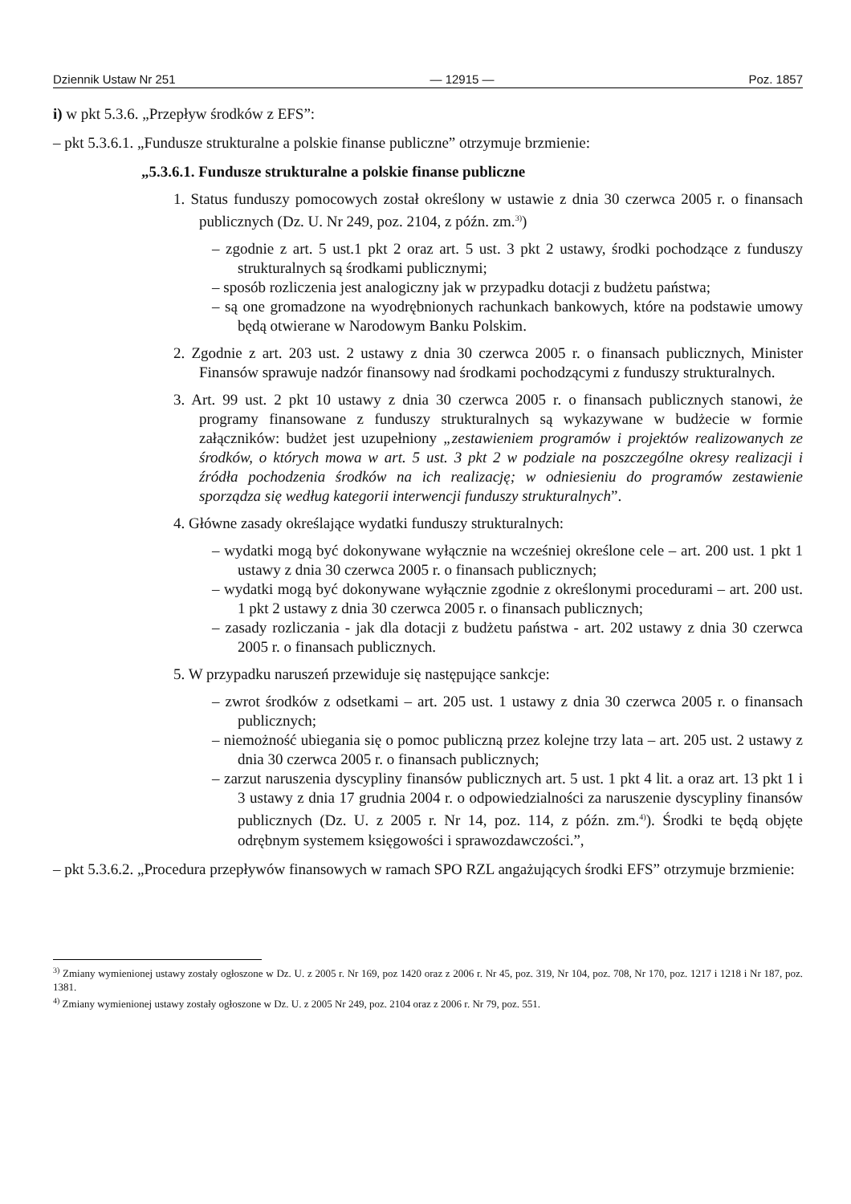Dziennik Ustaw Nr 251 — 12915 — Poz. 1857
i) w pkt 5.3.6. „Przepływ środków z EFS”:
– pkt 5.3.6.1. „Fundusze strukturalne a polskie finanse publiczne” otrzymuje brzmienie:
„5.3.6.1. Fundusze strukturalne a polskie finanse publiczne
1. Status funduszy pomocowych został określony w ustawie z dnia 30 czerwca 2005 r. o finansach publicznych (Dz. U. Nr 249, poz. 2104, z późn. zm.<sup>3)</sup>)
– zgodnie z art. 5 ust.1 pkt 2 oraz art. 5 ust. 3 pkt 2 ustawy, środki pochodzące z funduszy strukturalnych są środkami publicznymi;
– sposób rozliczenia jest analogiczny jak w przypadku dotacji z budżetu państwa;
– są one gromadzone na wyodrębnionych rachunkach bankowych, które na podstawie umowy będą otwierane w Narodowym Banku Polskim.
2. Zgodnie z art. 203 ust. 2 ustawy z dnia 30 czerwca 2005 r. o finansach publicznych, Minister Finansów sprawuje nadzór finansowy nad środkami pochodzącymi z funduszy strukturalnych.
3. Art. 99 ust. 2 pkt 10 ustawy z dnia 30 czerwca 2005 r. o finansach publicznych stanowi, że programy finansowane z funduszy strukturalnych są wykazywane w budżecie w formie załączników: budżet jest uzupełniony „zestawieniem programów i projektów realizowanych ze środków, o których mowa w art. 5 ust. 3 pkt 2 w podziale na poszczególne okresy realizacji i źródła pochodzenia środków na ich realizację; w odniesieniu do programów zestawienie sporządza się według kategorii interwencji funduszy strukturalnych”.
4. Główne zasady określające wydatki funduszy strukturalnych:
– wydatki mogą być dokonywane wyłącznie na wcześniej określone cele – art. 200 ust. 1 pkt 1 ustawy z dnia 30 czerwca 2005 r. o finansach publicznych;
– wydatki mogą być dokonywane wyłącznie zgodnie z określonymi procedurami – art. 200 ust. 1 pkt 2 ustawy z dnia 30 czerwca 2005 r. o finansach publicznych;
– zasady rozliczania - jak dla dotacji z budżetu państwa - art. 202 ustawy z dnia 30 czerwca 2005 r. o finansach publicznych.
5. W przypadku naruszeń przewiduje się następujące sankcje:
– zwrot środków z odsetkami – art. 205 ust. 1 ustawy z dnia 30 czerwca 2005 r. o finansach publicznych;
– niemożność ubiegania się o pomoc publiczną przez kolejne trzy lata – art. 205 ust. 2 ustawy z dnia 30 czerwca 2005 r. o finansach publicznych;
– zarzut naruszenia dyscypliny finansów publicznych art. 5 ust. 1 pkt 4 lit. a oraz art. 13 pkt 1 i 3 ustawy z dnia 17 grudnia 2004 r. o odpowiedzialności za naruszenie dyscypliny finansów publicznych (Dz. U. z 2005 r. Nr 14, poz. 114, z późn. zm.<sup>4)</sup>). Środki te będą objęte odrębnym systemem księgowości i sprawozdawczości.”,
– pkt 5.3.6.2. „Procedura przepływów finansowych w ramach SPO RZL angażujących środki EFS” otrzymuje brzmienie:
<sup>3)</sup> Zmiany wymienionej ustawy zostały ogłoszone w Dz. U. z 2005 r. Nr 169, poz 1420 oraz z 2006 r. Nr 45, poz. 319, Nr 104, poz. 708, Nr 170, poz. 1217 i 1218 i Nr 187, poz. 1381.
<sup>4)</sup> Zmiany wymienionej ustawy zostały ogłoszone w Dz. U. z 2005 Nr 249, poz. 2104 oraz z 2006 r. Nr 79, poz. 551.